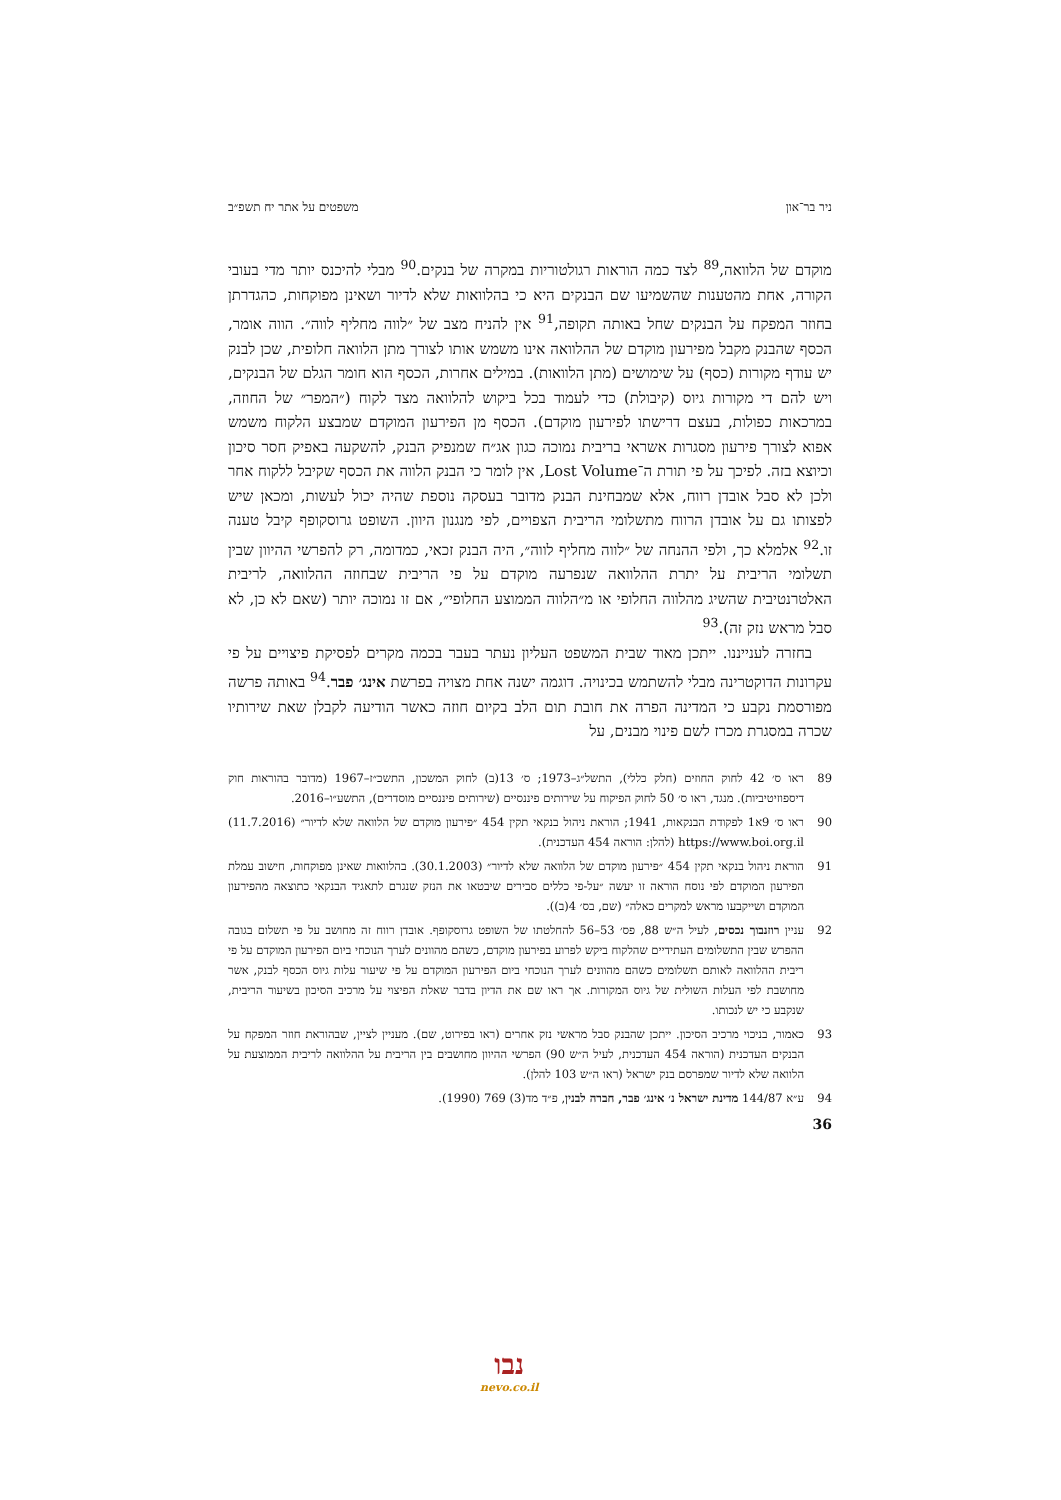ניר בר־און משפטים על אתר יח תשפ״ב
מוקדם של הלוואה,<sup>89</sup> לצד כמה הוראות רגולטוריות במקרה של בנקים.<sup>90</sup> מבלי להיכנס יותר מדי בעובי הקורה, אחת מהטענות שהשמיעו שם הבנקים היא כי בהלוואות שלא לדיור ושאינן מפוקחות, כהגדרתן בחוזר המפקח על הבנקים שחל באותה תקופה,<sup>91</sup> אין להניח מצב של ״לווה מחליף לווה״. הווה אומר, הכסף שהבנק מקבל מפירעון מוקדם של ההלוואה אינו משמש אותו לצורך מתן הלוואה חלופית, שכן לבנק יש עודף מקורות (כסף) על שימושים (מתן הלוואות). במילים אחרות, הכסף הוא חומר הגלם של הבנקים, ויש להם די מקורות גיוס (קיבולת) כדי לעמוד בכל ביקוש להלוואה מצד לקוח (״המפר״ של החוזה, במרכאות כפולות, בעצם דרישתו לפירעון מוקדם). הכסף מן הפירעון המוקדם שמבצע הלקוח משמש אפוא לצורך פירעון מסגרות אשראי בריבית נמוכה כגון אג״ח שמנפיק הבנק, להשקעה באפיק חסר סיכון וכיוצא בזה. לפיכך על פי תורת ה־Lost Volume, אין לומר כי הבנק הלווה את הכסף שקיבל ללקוח אחר ולכן לא סבל אובדן רווח, אלא שמבחינת הבנק מדובר בעסקה נוספת שהיה יכול לעשות, ומכאן שיש לפצותו גם על אובדן הרווח מתשלומי הריבית הצפויים, לפי מנגנון היוון. השופט גרוסקופף קיבל טענה זו.<sup>92</sup> אלמלא כך, ולפי ההנחה של ״לווה מחליף לווה״, היה הבנק זכאי, כמדומה, רק להפרשי ההיוון שבין תשלומי הריבית על יתרת ההלוואה שנפרעה מוקדם על פי הריבית שבחוזה ההלוואה, לריבית האלטרנטיבית שהשיג מהלווה החלופי או מ״הלווה הממוצע החלופי״, אם זו נמוכה יותר (שאם לא כן, לא סבל מראש נזק זה).<sup>93</sup>
בחזרה לענייננו. ייתכן מאוד שבית המשפט העליון נעתר בעבר בכמה מקרים לפסיקת פיצויים על פי עקרונות הדוקטרינה מבלי להשתמש בכינויה. דוגמה ישנה אחת מצויה בפרשת אינג׳ פבר.<sup>94</sup> באותה פרשה מפורסמת נקבע כי המדינה הפרה את חובת תום הלב בקיום חוזה כאשר הודיעה לקבלן שאת שירותיו שכרה במסגרת מכרז לשם פינוי מבנים, על
89 ראו ס׳ 42 לחוק החוזים (חלק כללי), התשל״ג–1973; ס׳ 13(ב) לחוק המשכון, התשכ״ז–1967 (מדובר בהוראות חוק דיספוזיטיביות). מנגד, ראו ס׳ 50 לחוק הפיקוח על שירותים פיננסיים (שירותים פיננסיים מוסדרים), התשע״ו–2016.
90 ראו ס׳ 9א1 לפקודת הבנקאות, 1941; הוראת ניהול בנקאי תקין 454 ״פירעון מוקדם של הלוואה שלא לדיור״ (11.7.2016) https://www.boi.org.il (להלן: הוראה 454 העדכנית).
91 הוראת ניהול בנקאי תקין 454 ״פירעון מוקדם של הלוואה שלא לדיור״ (30.1.2003). בהלוואות שאינן מפוקחות, חישוב עמלת הפירעון המוקדם לפי נוסח הוראה זו יעשה ״על-פי כללים סבירים שיבטאו את הנזק שנגרם לתאגיד הבנקאי כתוצאה מהפירעון המוקדם ושייקבעו מראש למקרים כאלה״ (שם, בס׳ 4(ב)).
92 עניין רוזנבוך נכסים, לעיל ה״ש 88, פס׳ 53–56 להחלטתו של השופט גרוסקופף. אובדן רווח זה מחושב על פי תשלום בגובה ההפרש שבין התשלומים העתידיים שהלקוח ביקש לפרוע בפירעון מוקדם, כשהם מהוונים לערך הנוכחי ביום הפירעון המוקדם על פי ריבית ההלוואה לאותם תשלומים כשהם מהוונים לערך הנוכחי ביום הפירעון המוקדם על פי שיעור עלות גיוס הכסף לבנק, אשר מחושבת לפי העלות השולית של גיוס המקורות. אך ראו שם את הדיון בדבר שאלת הפיצוי על מרכיב הסיכון בשיעור הריבית, שנקבע כי יש לנכותו.
93 כאמור, בניכוי מרכיב הסיכון. ייתכן שהבנק סבל מראשי נזק אחרים (ראו בפירוט, שם). מעניין לציין, שבהוראת חוזר המפקח על הבנקים העדכנית (הוראה 454 העדכנית, לעיל ה״ש 90) הפרשי ההיוון מחושבים בין הריבית על ההלוואה לריבית הממוצעת על הלוואה שלא לדיור שמפרסם בנק ישראל (ראו ה״ש 103 להלן).
94 ע״א 144/87 מדינת ישראל נ׳ אינג׳ פבר, חברה לבנין, פ״ד מד(3) 769 (1990).
36
נבו
nevo.co.il